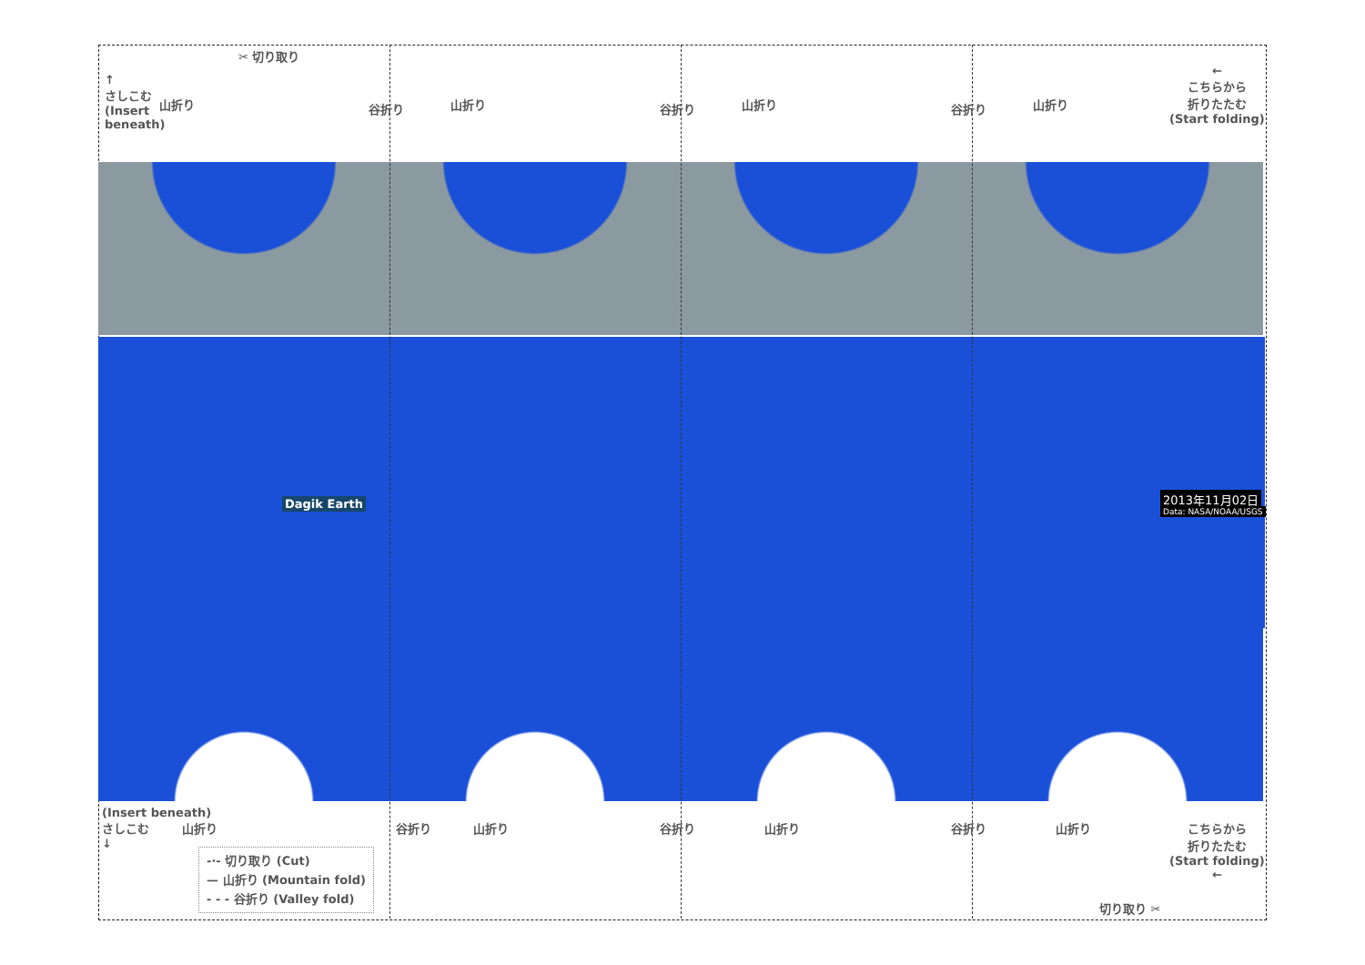✂ 切り取り
↑
さしこむ
(Insert
beneath)
山折り 山折り 山折り 山折り
谷折り 谷折り 谷折り
←
こちらから
折りたたむ
(Start folding)
Dagik Earth 2013年11月02日
Data: NASA/NOAA/USGS
(Insert beneath)
さしこむ
↓
山折り 山折り 山折り 山折り
谷折り 谷折り 谷折り
こちらから
折りたたむ
(Start folding)
←
切り取り ✂
-·- 切り取り (Cut)
— 山折り (Mountain fold)
- - - 谷折り (Valley fold)